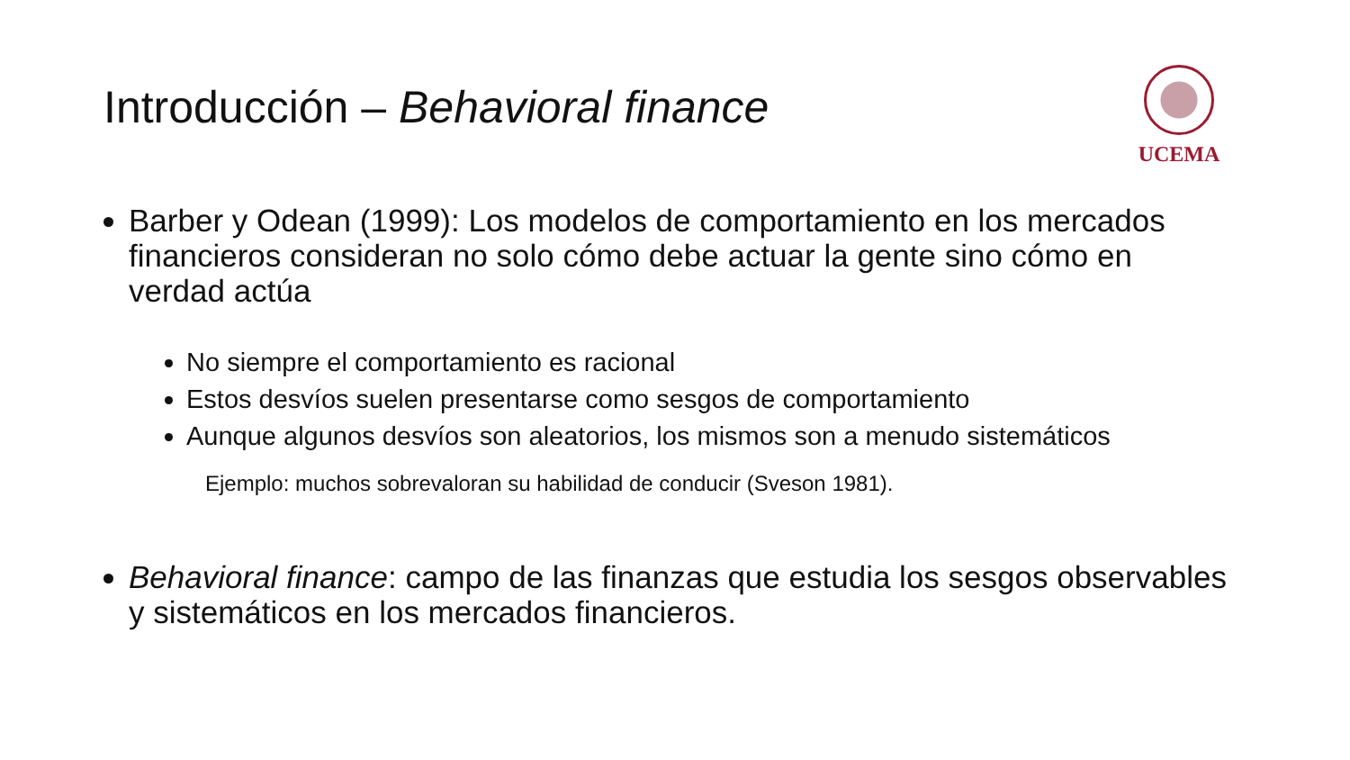Introducción – Behavioral finance
UCEMA
Barber y Odean (1999): Los modelos de comportamiento en los mercados financieros consideran no solo cómo debe actuar la gente sino cómo en verdad actúa
No siempre el comportamiento es racional
Estos desvíos suelen presentarse como sesgos de comportamiento
Aunque algunos desvíos son aleatorios, los mismos son a menudo sistemáticos
Ejemplo: muchos sobrevaloran su habilidad de conducir (Sveson 1981).
Behavioral finance: campo de las finanzas que estudia los sesgos observables y sistemáticos en los mercados financieros.